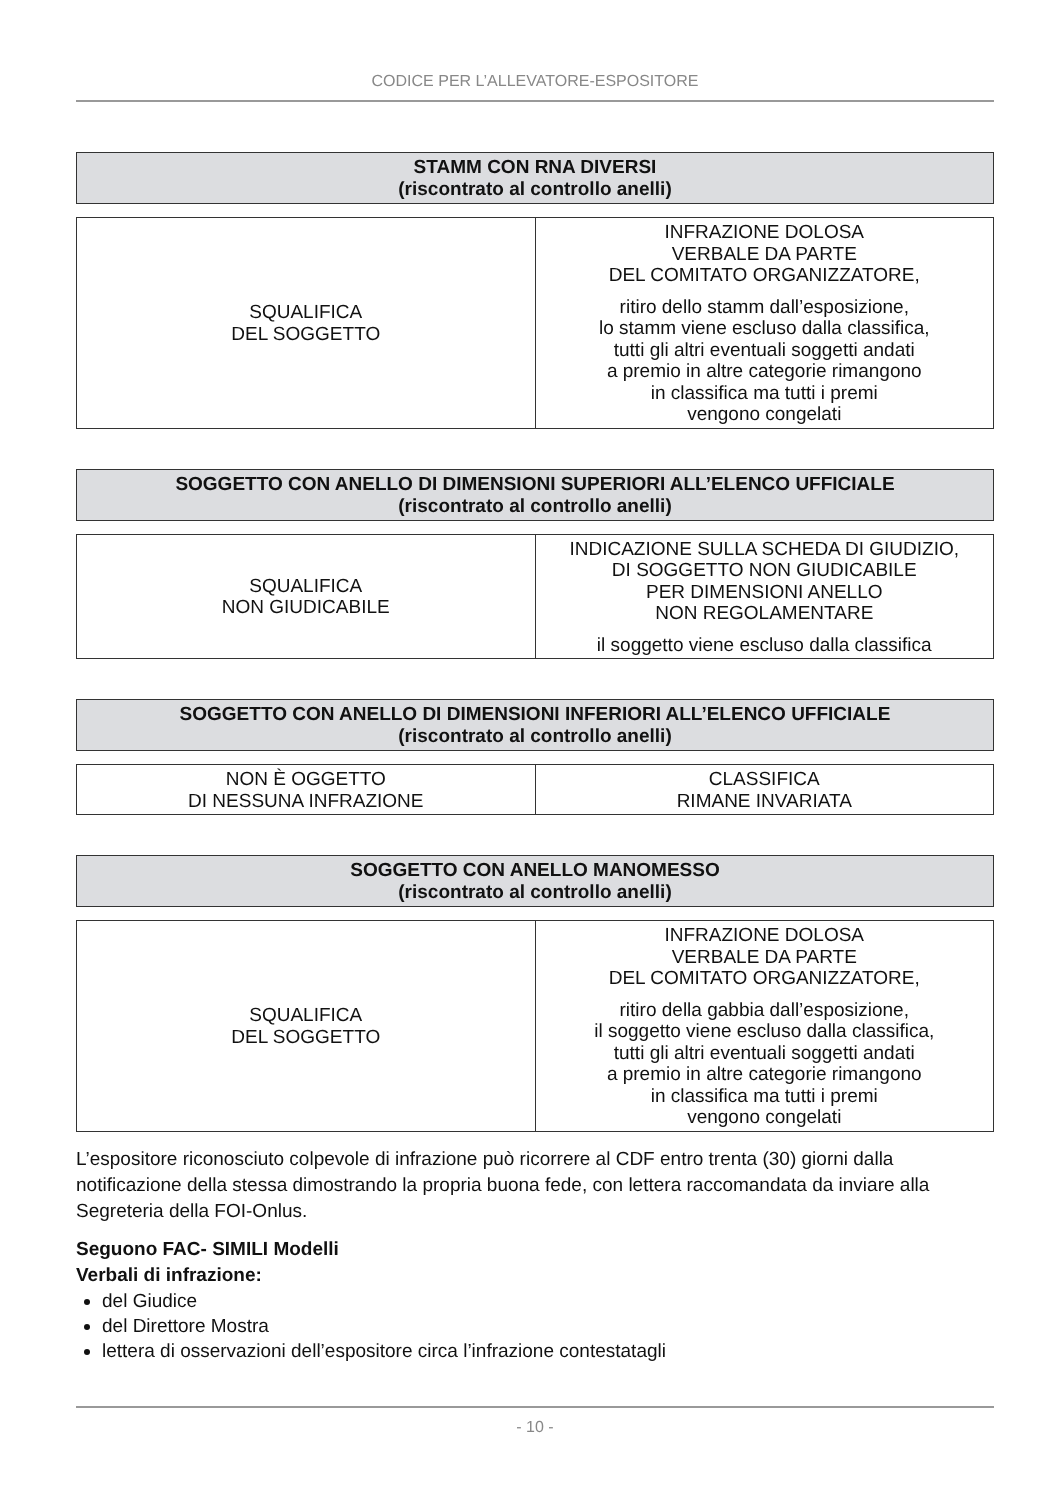CODICE PER L’ALLEVATORE-ESPOSITORE
STAMM CON RNA DIVERSI
(riscontrato al controllo anelli)
| SQUALIFICA DEL SOGGETTO | INFRAZIONE DOLOSA VERBALE DA PARTE DEL COMITATO ORGANIZZATORE, ritiro dello stamm dall’esposizione, lo stamm viene escluso dalla classifica, tutti gli altri eventuali soggetti andati a premio in altre categorie rimangono in classifica ma tutti i premi vengono congelati |
SOGGETTO CON ANELLO DI DIMENSIONI SUPERIORI ALL’ELENCO UFFICIALE
(riscontrato al controllo anelli)
| SQUALIFICA NON GIUDICABILE | INDICAZIONE SULLA SCHEDA DI GIUDIZIO, DI SOGGETTO NON GIUDICABILE PER DIMENSIONI ANELLO NON REGOLAMENTARE il soggetto viene escluso dalla classifica |
SOGGETTO CON ANELLO DI DIMENSIONI INFERIORI ALL’ELENCO UFFICIALE
(riscontrato al controllo anelli)
| NON È OGGETTO DI NESSUNA INFRAZIONE | CLASSIFICA RIMANE INVARIATA |
SOGGETTO CON ANELLO MANOMESSO
(riscontrato al controllo anelli)
| SQUALIFICA DEL SOGGETTO | INFRAZIONE DOLOSA VERBALE DA PARTE DEL COMITATO ORGANIZZATORE, ritiro della gabbia dall’esposizione, il soggetto viene escluso dalla classifica, tutti gli altri eventuali soggetti andati a premio in altre categorie rimangono in classifica ma tutti i premi vengono congelati |
L’espositore riconosciuto colpevole di infrazione può ricorrere al CDF entro trenta (30) giorni dalla notificazione della stessa dimostrando la propria buona fede, con lettera raccomandata da inviare alla Segreteria della FOI-Onlus.
Seguono FAC- SIMILI Modelli
Verbali di infrazione:
del Giudice
del Direttore Mostra
lettera di osservazioni dell’espositore circa l’infrazione contestatagli
- 10 -